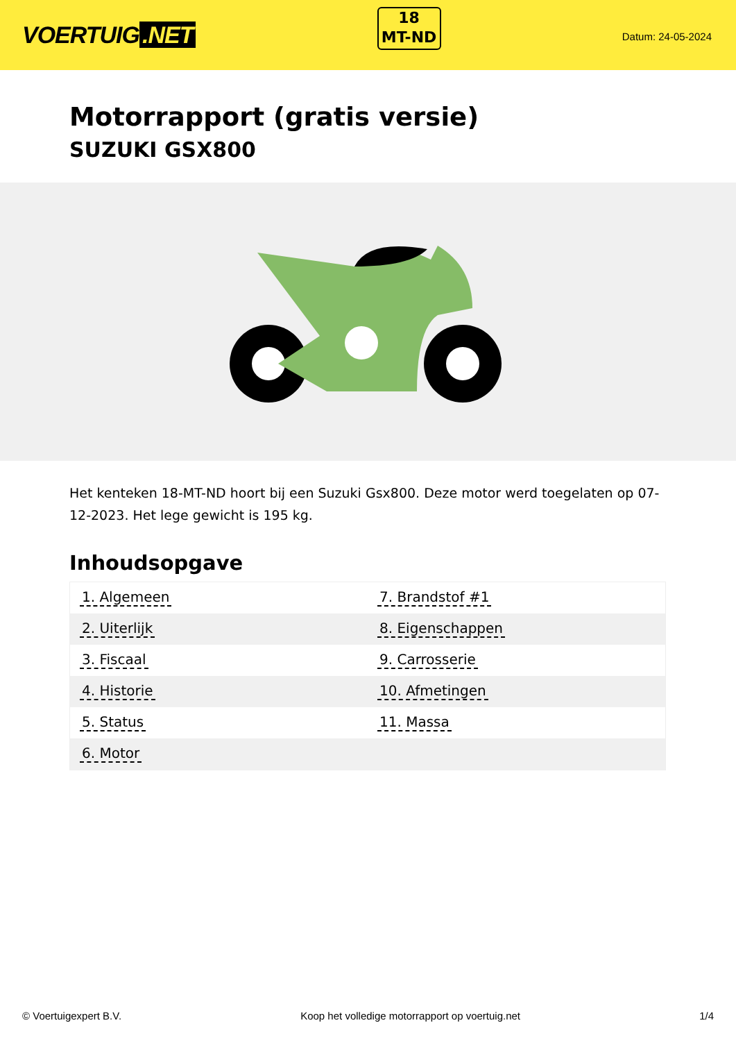VOERTUIG.NET
18
MT-ND
Datum: 24-05-2024
Motorrapport (gratis versie)
SUZUKI GSX800
Het kenteken 18-MT-ND hoort bij een Suzuki Gsx800. Deze motor werd toegelaten op 07-12-2023. Het lege gewicht is 195 kg.
Inhoudsopgave
| 1. Algemeen | 7. Brandstof #1 |
| 2. Uiterlijk | 8. Eigenschappen |
| 3. Fiscaal | 9. Carrosserie |
| 4. Historie | 10. Afmetingen |
| 5. Status | 11. Massa |
| 6. Motor | |
© Voertuigexpert B.V. Koop het volledige motorrapport op voertuig.net 1/4